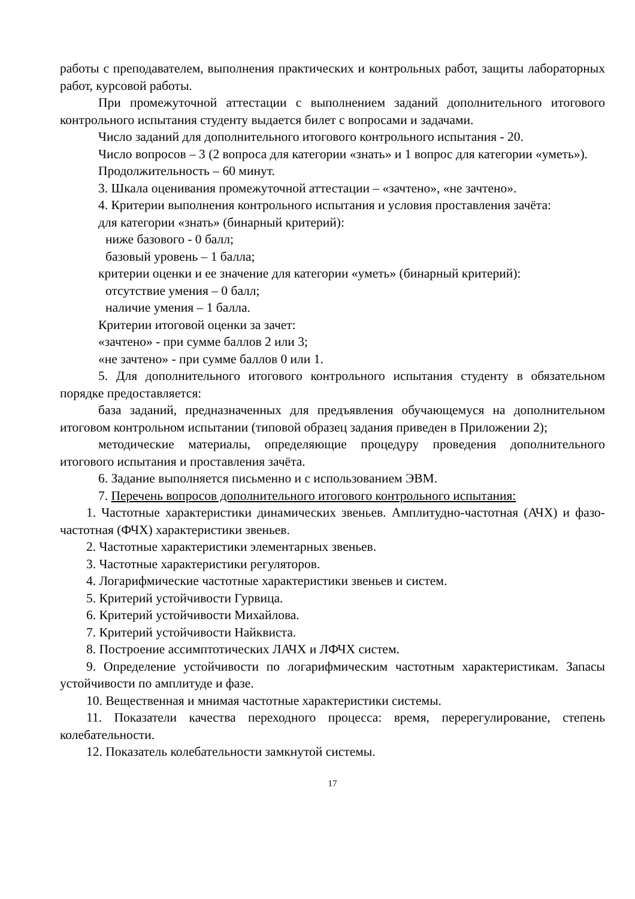работы с преподавателем, выполнения практических и контрольных работ, защиты лабораторных работ, курсовой работы.
При промежуточной аттестации с выполнением заданий дополнительного итогового контрольного испытания студенту выдается билет с вопросами и задачами.
Число заданий для дополнительного итогового контрольного испытания - 20.
Число вопросов – 3 (2 вопроса для категории «знать» и 1 вопрос для категории «уметь»).
Продолжительность – 60 минут.
3. Шкала оценивания промежуточной аттестации – «зачтено», «не зачтено».
4. Критерии выполнения контрольного испытания и условия проставления зачёта:
для категории «знать» (бинарный критерий):
ниже базового - 0 балл;
базовый уровень – 1 балла;
критерии оценки и ее значение для категории «уметь» (бинарный критерий):
отсутствие умения – 0 балл;
наличие умения – 1 балла.
Критерии итоговой оценки за зачет:
«зачтено» - при сумме баллов 2 или 3;
«не зачтено» - при сумме баллов 0 или 1.
5. Для дополнительного итогового контрольного испытания студенту в обязательном порядке предоставляется:
база заданий, предназначенных для предъявления обучающемуся на дополнительном итоговом контрольном испытании (типовой образец задания приведен в Приложении 2);
методические материалы, определяющие процедуру проведения дополнительного итогового испытания и проставления зачёта.
6. Задание выполняется письменно и с использованием ЭВМ.
7. Перечень вопросов дополнительного итогового контрольного испытания:
1. Частотные характеристики динамических звеньев. Амплитудно-частотная (АЧХ) и фазо-частотная (ФЧХ) характеристики звеньев.
2. Частотные характеристики элементарных звеньев.
3. Частотные характеристики регуляторов.
4. Логарифмические частотные характеристики звеньев и систем.
5. Критерий устойчивости Гурвица.
6. Критерий устойчивости Михайлова.
7. Критерий устойчивости Найквиста.
8. Построение ассимптотических ЛАЧХ и ЛФЧХ систем.
9. Определение устойчивости по логарифмическим частотным характеристикам. Запасы устойчивости по амплитуде и фазе.
10. Вещественная и мнимая частотные характеристики системы.
11. Показатели качества переходного процесса: время, перерегулирование, степень колебательности.
12. Показатель колебательности замкнутой системы.
17